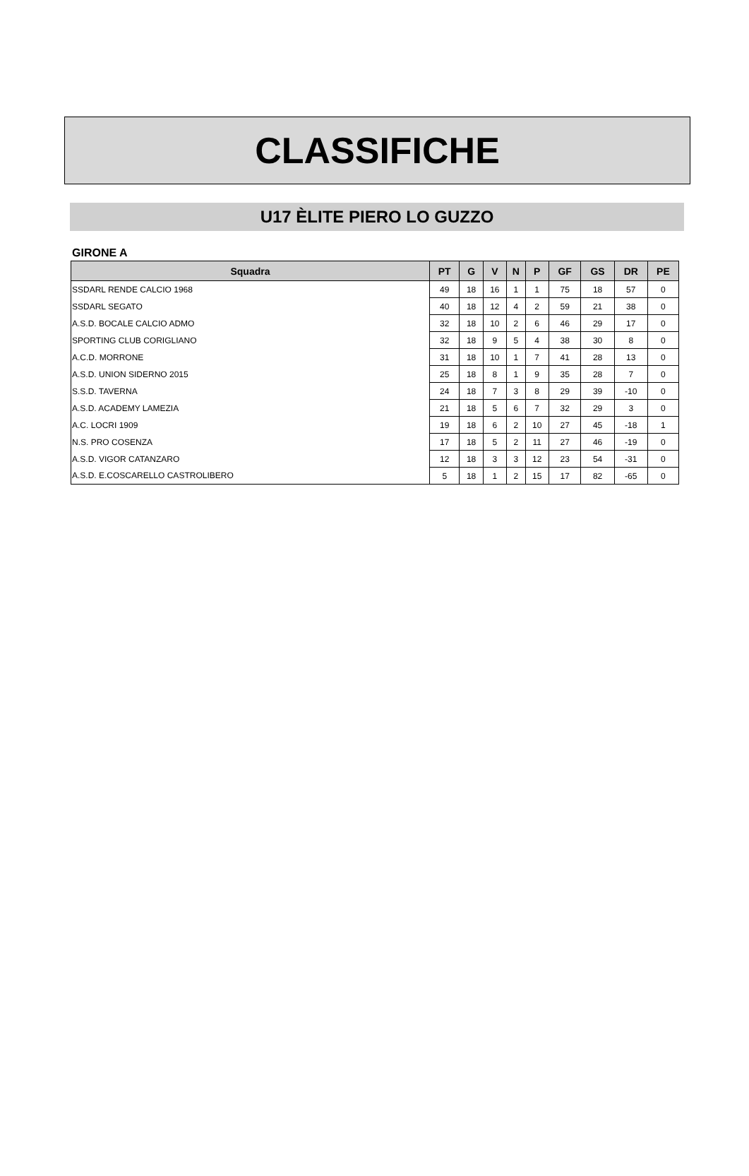CLASSIFICHE
U17 ÈLITE PIERO LO GUZZO
GIRONE A
| Squadra | PT | G | V | N | P | GF | GS | DR | PE |
| --- | --- | --- | --- | --- | --- | --- | --- | --- | --- |
| SSDARL RENDE CALCIO 1968 | 49 | 18 | 16 | 1 | 1 | 75 | 18 | 57 | 0 |
| SSDARL SEGATO | 40 | 18 | 12 | 4 | 2 | 59 | 21 | 38 | 0 |
| A.S.D. BOCALE CALCIO ADMO | 32 | 18 | 10 | 2 | 6 | 46 | 29 | 17 | 0 |
| SPORTING CLUB CORIGLIANO | 32 | 18 | 9 | 5 | 4 | 38 | 30 | 8 | 0 |
| A.C.D. MORRONE | 31 | 18 | 10 | 1 | 7 | 41 | 28 | 13 | 0 |
| A.S.D. UNION SIDERNO 2015 | 25 | 18 | 8 | 1 | 9 | 35 | 28 | 7 | 0 |
| S.S.D. TAVERNA | 24 | 18 | 7 | 3 | 8 | 29 | 39 | -10 | 0 |
| A.S.D. ACADEMY LAMEZIA | 21 | 18 | 5 | 6 | 7 | 32 | 29 | 3 | 0 |
| A.C. LOCRI 1909 | 19 | 18 | 6 | 2 | 10 | 27 | 45 | -18 | 1 |
| N.S. PRO COSENZA | 17 | 18 | 5 | 2 | 11 | 27 | 46 | -19 | 0 |
| A.S.D. VIGOR CATANZARO | 12 | 18 | 3 | 3 | 12 | 23 | 54 | -31 | 0 |
| A.S.D. E.COSCARELLO CASTROLIBERO | 5 | 18 | 1 | 2 | 15 | 17 | 82 | -65 | 0 |